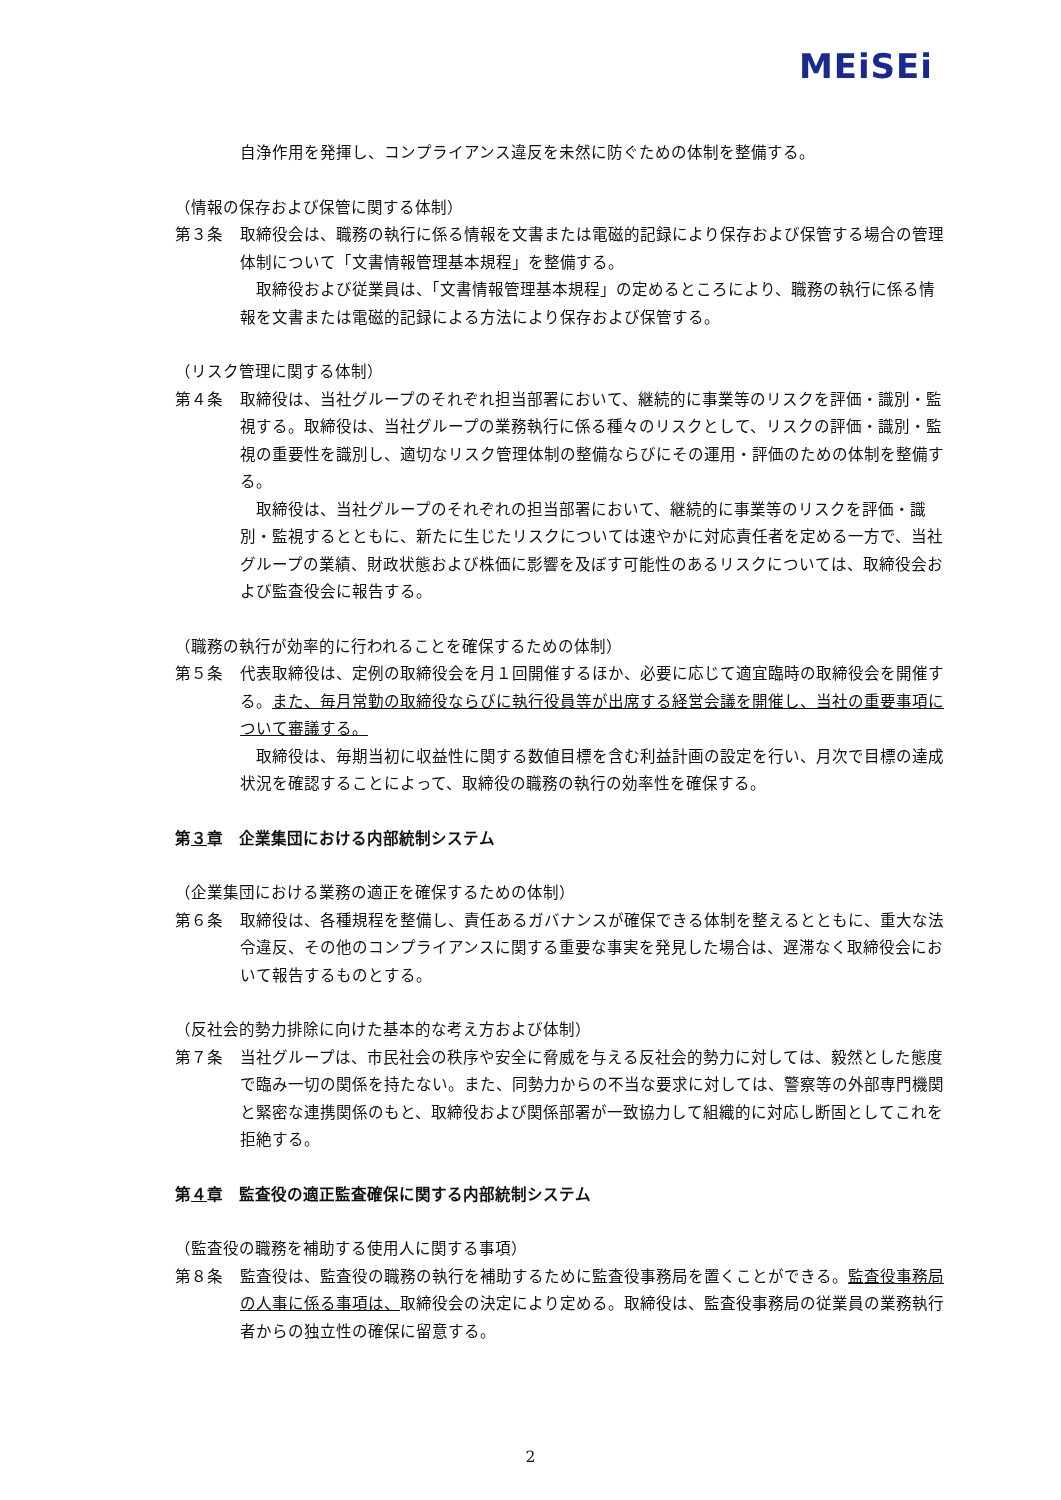MEiSEi
自浄作用を発揮し、コンプライアンス違反を未然に防ぐための体制を整備する。
（情報の保存および保管に関する体制）
第３条 取締役会は、職務の執行に係る情報を文書または電磁的記録により保存および保管する場合の管理体制について「文書情報管理基本規程」を整備する。
　取締役および従業員は、「文書情報管理基本規程」の定めるところにより、職務の執行に係る情報を文書または電磁的記録による方法により保存および保管する。
（リスク管理に関する体制）
第４条 取締役は、当社グループのそれぞれ担当部署において、継続的に事業等のリスクを評価・識別・監視する。取締役は、当社グループの業務執行に係る種々のリスクとして、リスクの評価・識別・監視の重要性を識別し、適切なリスク管理体制の整備ならびにその運用・評価のための体制を整備する。
　取締役は、当社グループのそれぞれの担当部署において、継続的に事業等のリスクを評価・識別・監視するとともに、新たに生じたリスクについては速やかに対応責任者を定める一方で、当社グループの業績、財政状態および株価に影響を及ぼす可能性のあるリスクについては、取締役会および監査役会に報告する。
（職務の執行が効率的に行われることを確保するための体制）
第５条 代表取締役は、定例の取締役会を月１回開催するほか、必要に応じて適宜臨時の取締役会を開催する。また、毎月常勤の取締役ならびに執行役員等が出席する経営会議を開催し、当社の重要事項について審議する。
　取締役は、毎期当初に収益性に関する数値目標を含む利益計画の設定を行い、月次で目標の達成状況を確認することによって、取締役の職務の執行の効率性を確保する。
第３章　企業集団における内部統制システム
（企業集団における業務の適正を確保するための体制）
第６条 取締役は、各種規程を整備し、責任あるガバナンスが確保できる体制を整えるとともに、重大な法令違反、その他のコンプライアンスに関する重要な事実を発見した場合は、遅滞なく取締役会において報告するものとする。
（反社会的勢力排除に向けた基本的な考え方および体制）
第７条 当社グループは、市民社会の秩序や安全に脅威を与える反社会的勢力に対しては、毅然とした態度で臨み一切の関係を持たない。また、同勢力からの不当な要求に対しては、警察等の外部専門機関と緊密な連携関係のもと、取締役および関係部署が一致協力して組織的に対応し断固としてこれを拒絶する。
第４章　監査役の適正監査確保に関する内部統制システム
（監査役の職務を補助する使用人に関する事項）
第８条 監査役は、監査役の職務の執行を補助するために監査役事務局を置くことができる。監査役事務局の人事に係る事項は、取締役会の決定により定める。取締役は、監査役事務局の従業員の業務執行者からの独立性の確保に留意する。
2